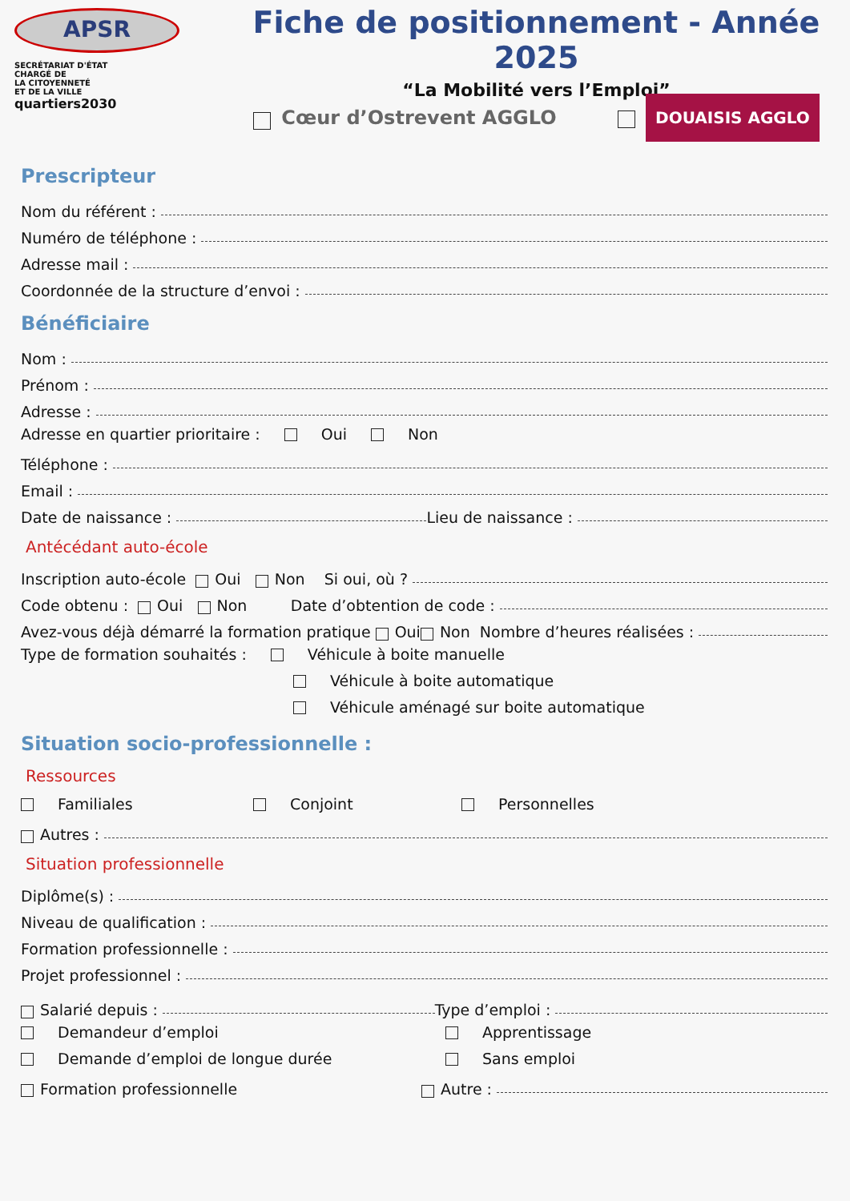APSR
SECRÉTARIAT D'ÉTAT
CHARGÉ DE
LA CITOYENNETÉ
ET DE LA VILLE
quartiers2030
Fiche de positionnement - Année 2025
“La Mobilité vers l’Emploi”
Cœur d’Ostrevent AGGLO DOUAISIS AGGLO
Prescripteur
Nom du référent :
Numéro de téléphone :
Adresse mail :
Coordonnée de la structure d’envoi :
Bénéficiaire
Nom :
Prénom :
Adresse :
Adresse en quartier prioritaire : Oui Non
Téléphone :
Email :
Date de naissance : Lieu de naissance :
Antécédant auto-école
Inscription auto-école Oui Non Si oui, où ?
Code obtenu : Oui Non Date d’obtention de code :
Avez-vous déjà démarré la formation pratique Oui Non Nombre d’heures réalisées :
Type de formation souhaités : Véhicule à boite manuelle
Véhicule à boite automatique
Véhicule aménagé sur boite automatique
Situation socio-professionnelle :
Ressources
Familiales Conjoint Personnelles
Autres :
Situation professionnelle
Diplôme(s) :
Niveau de qualification :
Formation professionnelle :
Projet professionnel :
Salarié depuis : Type d’emploi :
Demandeur d’emploi Apprentissage
Demande d’emploi de longue durée Sans emploi
Formation professionnelle Autre :